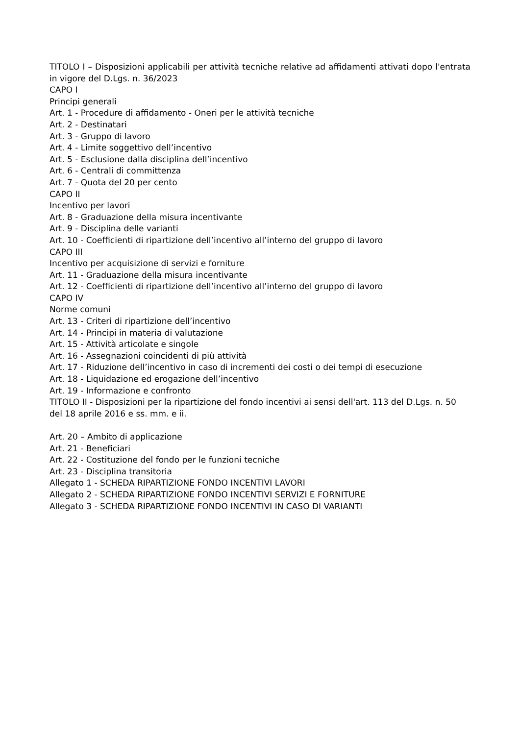TITOLO I – Disposizioni applicabili per attività tecniche relative ad affidamenti attivati dopo l'entrata in vigore del D.Lgs. n. 36/2023
CAPO I
Principi generali
Art. 1 - Procedure di affidamento - Oneri per le attività tecniche
Art. 2 - Destinatari
Art. 3 - Gruppo di lavoro
Art. 4 - Limite soggettivo dell’incentivo
Art. 5 - Esclusione dalla disciplina dell’incentivo
Art. 6 - Centrali di committenza
Art. 7 - Quota del 20 per cento
CAPO II
Incentivo per lavori
Art. 8 - Graduazione della misura incentivante
Art. 9 - Disciplina delle varianti
Art. 10 - Coefficienti di ripartizione dell’incentivo all’interno del gruppo di lavoro
CAPO III
Incentivo per acquisizione di servizi e forniture
Art. 11 - Graduazione della misura incentivante
Art. 12 - Coefficienti di ripartizione dell’incentivo all’interno del gruppo di lavoro
CAPO IV
Norme comuni
Art. 13 - Criteri di ripartizione dell’incentivo
Art. 14 - Principi in materia di valutazione
Art. 15 - Attività articolate e singole
Art. 16 - Assegnazioni coincidenti di più attività
Art. 17 - Riduzione dell’incentivo in caso di incrementi dei costi o dei tempi di esecuzione
Art. 18 - Liquidazione ed erogazione dell’incentivo
Art. 19 - Informazione e confronto
TITOLO II - Disposizioni per la ripartizione del fondo incentivi ai sensi dell'art. 113 del D.Lgs. n. 50 del 18 aprile 2016 e ss. mm. e ii.
Art. 20 – Ambito di applicazione
Art. 21 - Beneficiari
Art. 22 - Costituzione del fondo per le funzioni tecniche
Art. 23 - Disciplina transitoria
Allegato 1 - SCHEDA RIPARTIZIONE FONDO INCENTIVI LAVORI
Allegato 2 - SCHEDA RIPARTIZIONE FONDO INCENTIVI SERVIZI E FORNITURE
Allegato 3 - SCHEDA RIPARTIZIONE FONDO INCENTIVI IN CASO DI VARIANTI